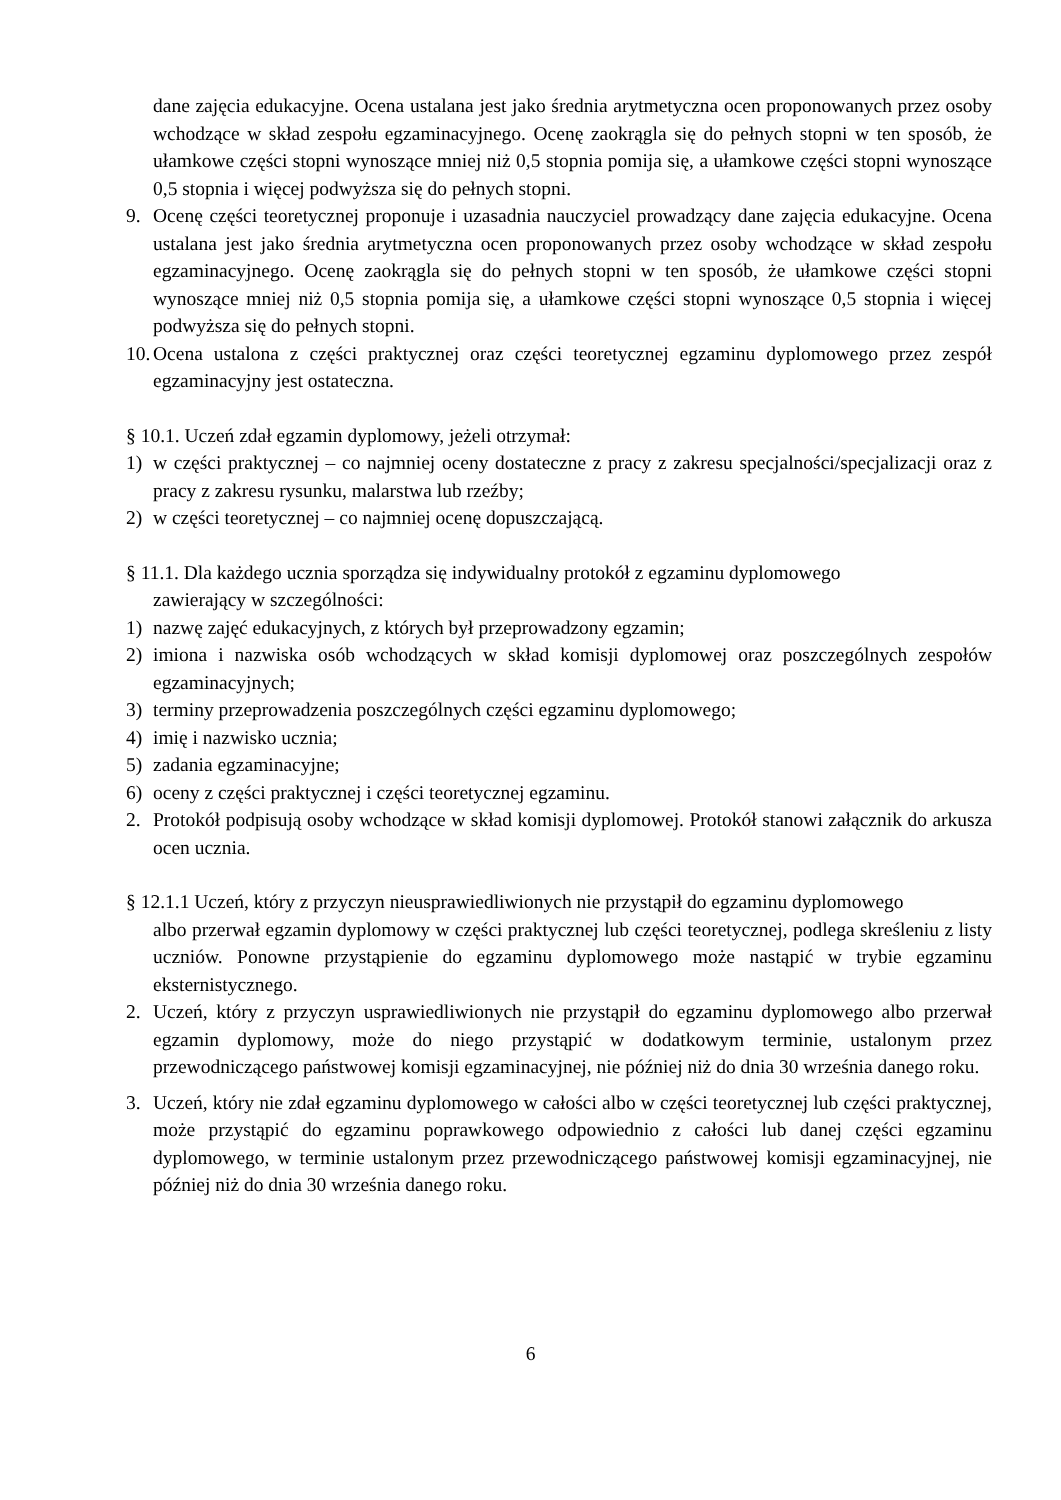dane zajęcia edukacyjne. Ocena ustalana jest jako średnia arytmetyczna ocen proponowanych przez osoby wchodzące w skład zespołu egzaminacyjnego. Ocenę zaokrągla się do pełnych stopni w ten sposób, że ułamkowe części stopni wynoszące mniej niż 0,5 stopnia pomija się, a ułamkowe części stopni wynoszące 0,5 stopnia i więcej podwyższa się do pełnych stopni.
9. Ocenę części teoretycznej proponuje i uzasadnia nauczyciel prowadzący dane zajęcia edukacyjne. Ocena ustalana jest jako średnia arytmetyczna ocen proponowanych przez osoby wchodzące w skład zespołu egzaminacyjnego. Ocenę zaokrągla się do pełnych stopni w ten sposób, że ułamkowe części stopni wynoszące mniej niż 0,5 stopnia pomija się, a ułamkowe części stopni wynoszące 0,5 stopnia i więcej podwyższa się do pełnych stopni.
10. Ocena ustalona z części praktycznej oraz części teoretycznej egzaminu dyplomowego przez zespół egzaminacyjny jest ostateczna.
§ 10.1. Uczeń zdał egzamin dyplomowy, jeżeli otrzymał:
1) w części praktycznej – co najmniej oceny dostateczne z pracy z zakresu specjalności/specjalizacji oraz z pracy z zakresu rysunku, malarstwa lub rzeźby;
2) w części teoretycznej – co najmniej ocenę dopuszczającą.
§ 11.1. Dla każdego ucznia sporządza się indywidualny protokół z egzaminu dyplomowego
zawierający w szczególności:
1) nazwę zajęć edukacyjnych, z których był przeprowadzony egzamin;
2) imiona i nazwiska osób wchodzących w skład komisji dyplomowej oraz poszczególnych zespołów egzaminacyjnych;
3) terminy przeprowadzenia poszczególnych części egzaminu dyplomowego;
4) imię i nazwisko ucznia;
5) zadania egzaminacyjne;
6) oceny z części praktycznej i części teoretycznej egzaminu.
2. Protokół podpisują osoby wchodzące w skład komisji dyplomowej. Protokół stanowi załącznik do arkusza ocen ucznia.
§ 12.1.1 Uczeń, który z przyczyn nieusprawiedliwionych nie przystąpił do egzaminu dyplomowego
albo przerwał egzamin dyplomowy w części praktycznej lub części teoretycznej, podlega skreśleniu z listy uczniów. Ponowne przystąpienie do egzaminu dyplomowego może nastąpić w trybie egzaminu eksternistycznego.
2. Uczeń, który z przyczyn usprawiedliwionych nie przystąpił do egzaminu dyplomowego albo przerwał egzamin dyplomowy, może do niego przystąpić w dodatkowym terminie, ustalonym przez przewodniczącego państwowej komisji egzaminacyjnej, nie później niż do dnia 30 września danego roku.
3. Uczeń, który nie zdał egzaminu dyplomowego w całości albo w części teoretycznej lub części praktycznej, może przystąpić do egzaminu poprawkowego odpowiednio z całości lub danej części egzaminu dyplomowego, w terminie ustalonym przez przewodniczącego państwowej komisji egzaminacyjnej, nie później niż do dnia 30 września danego roku.
6